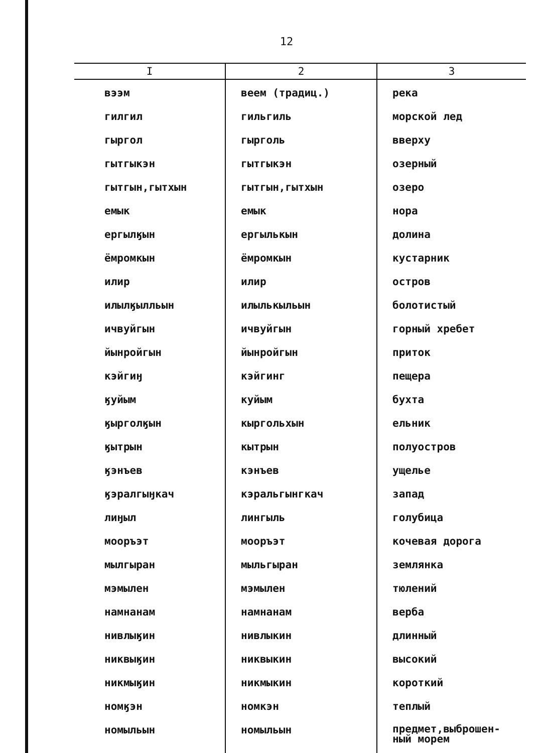12
| I | 2 | 3 |
| --- | --- | --- |
| вээм | веем (традиц.) | река |
| гилгил | гильгиль | морской лед |
| гыргол | гырголь | вверху |
| гытгыкэн | гытгыкэн | озерный |
| гытгын,гытхын | гытгын,гытхын | озеро |
| емык | емык | нора |
| ергылӄын | ергылькын | долина |
| ёмромкын | ёмромкын | кустарник |
| илир | илир | остров |
| илылӄылльын | илылькыльын | болотистый |
| ичвуйгын | ичвуйгын | горный хребет |
| йынройгын | йынройгын | приток |
| кэйгиӈ | кэйгинг | пещера |
| ӄуйым | куйым | бухта |
| ӄырголӄын | кыргольхын | ельник |
| ӄытрын | кытрын | полуостров |
| ӄэнъев | кэнъев | ущелье |
| ӄэралгыӈкач | кэральгынгкач | запад |
| лиӈыл | лингыль | голубица |
| мооръэт | мооръэт | кочевая дорога |
| мылгыран | мыльгыран | землянка |
| мэмылен | мэмылен | тюлений |
| намнанам | намнанам | верба |
| нивлыӄин | нивлыкин | длинный |
| никвыӄин | никвыкин | высокий |
| никмыӄин | никмыкин | короткий |
| номӄэн | номкэн | теплый |
| номыльын | номыльын | предмет,выброшен- ный морем |